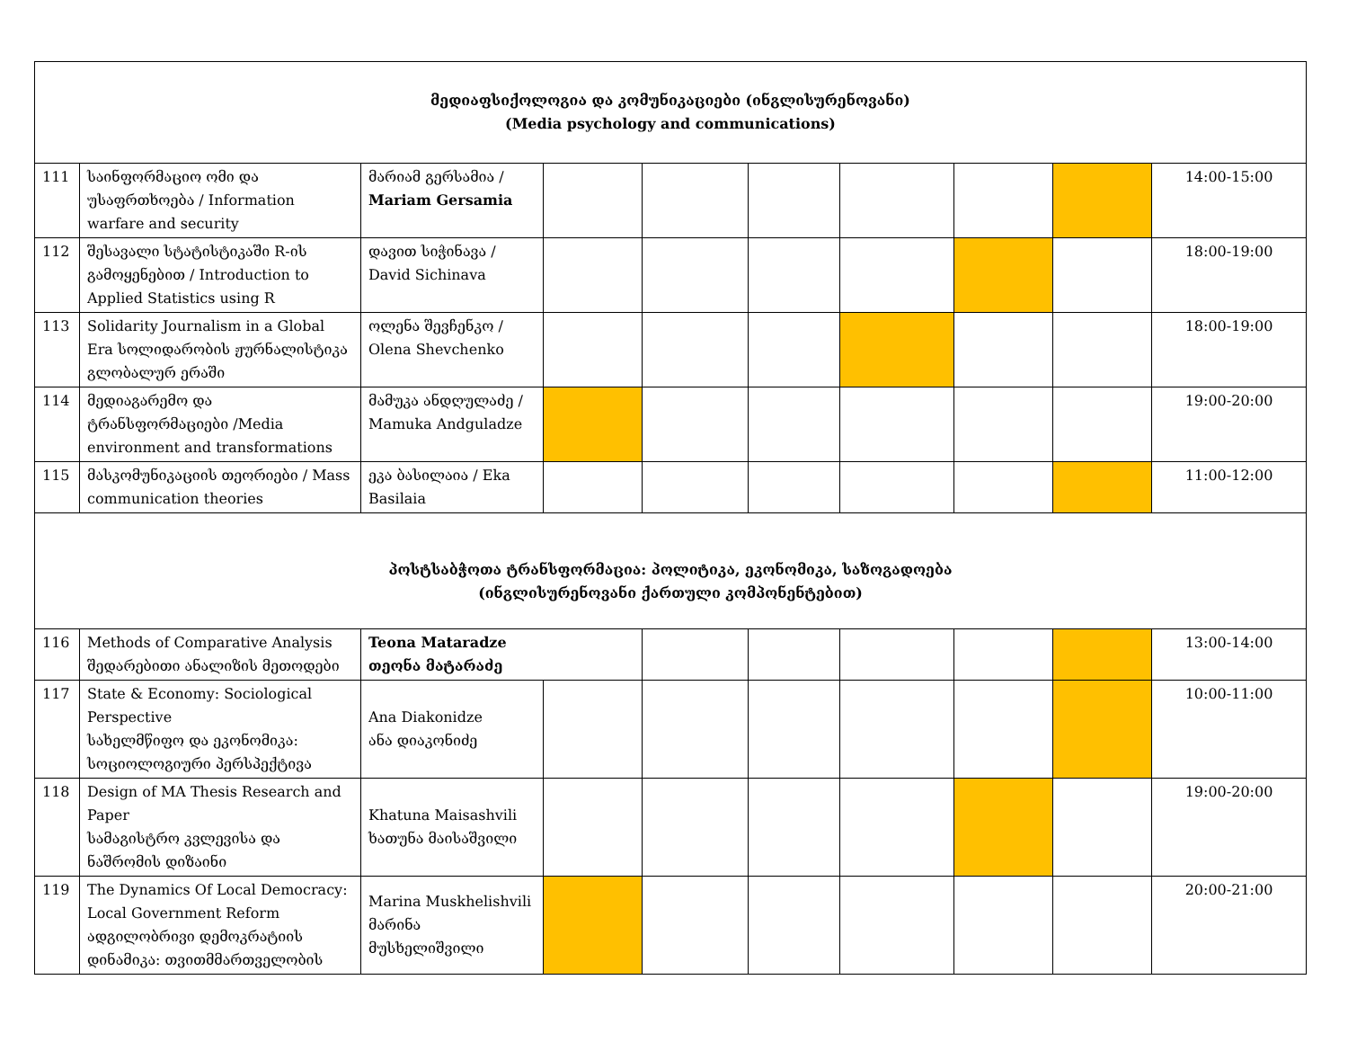| მედიაფსიქოლოგია და კომუნიკაციები (ინგლისურენოვანი) (Media psychology and communications) | | | | | | | | | |
| 111 | საინფორმაციო ომი და უსაფრთხოება / Information warfare and security | მარიამ გერსამია / Mariam Gersamia | | | | | | | 14:00-15:00 |
| 112 | შესავალი სტატისტიკაში R-ის გამოყენებით / Introduction to Applied Statistics using R | დავით სიჭინავა / David Sichinava | | | | | | | 18:00-19:00 |
| 113 | Solidarity Journalism in a Global Era სოლიდარობის ჟურნალისტიკა გლობალურ ერაში | ოლენა შევჩენკო / Olena Shevchenko | | | | | | | 18:00-19:00 |
| 114 | მედიაგარემო და ტრანსფორმაციები /Media environment and transformations | მამუკა ანდღულაძე / Mamuka Andguladze | | | | | | | 19:00-20:00 |
| 115 | მასკომუნიკაციის თეორიები / Mass communication theories | ეკა ბასილაია / Eka Basilaia | | | | | | | 11:00-12:00 |
| პოსტსაბჭოთა ტრანსფორმაცია: პოლიტიკა, ეკონომიკა, საზოგადოება (ინგლისურენოვანი ქართული კომპონენტებით) | | | | | | | | | |
| 116 | Methods of Comparative Analysis შედარებითი ანალიზის მეთოდები | Teona Mataradze თეონა მატარაძე | | | | | | | 13:00-14:00 |
| 117 | State & Economy: Sociological Perspective სახელმწიფო და ეკონომიკა: სოციოლოგიური პერსპექტივა | Ana Diakonidze ანა დიაკონიძე | | | | | | | 10:00-11:00 |
| 118 | Design of MA Thesis Research and Paper სამაგისტრო კვლევისა და ნაშრომის დიზაინი | Khatuna Maisashvili ხათუნა მაისაშვილი | | | | | | | 19:00-20:00 |
| 119 | The Dynamics Of Local Democracy: Local Government Reform ადგილობრივი დემოკრატიის დინამიკა: თვითმმართველობის | Marina Muskhelishvili მარინა მუსხელიშვილი | | | | | | | 20:00-21:00 |